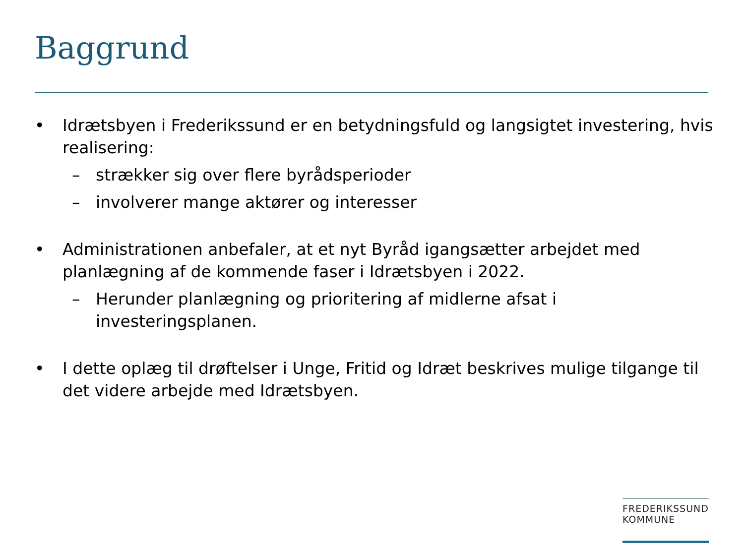Baggrund
• Idrætsbyen i Frederikssund er en betydningsfuld og langsigtet investering, hvis realisering:
– strækker sig over flere byrådsperioder
– involverer mange aktører og interesser
• Administrationen anbefaler, at et nyt Byråd igangsætter arbejdet med planlægning af de kommende faser i Idrætsbyen i 2022.
– Herunder planlægning og prioritering af midlerne afsat i investeringsplanen.
• I dette oplæg til drøftelser i Unge, Fritid og Idræt beskrives mulige tilgange til det videre arbejde med Idrætsbyen.
FREDERIKSSUND
KOMMUNE